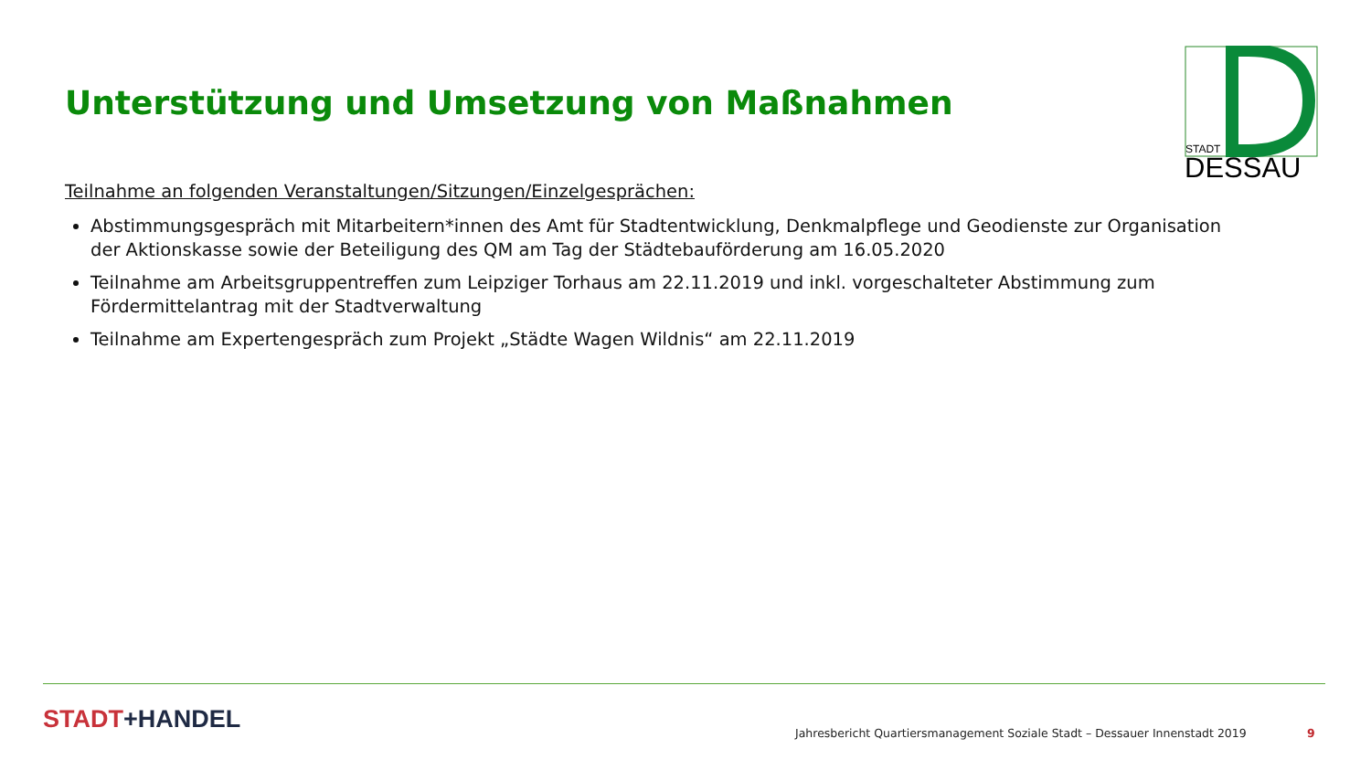Unterstützung und Umsetzung von Maßnahmen
STADT
DESSAU
Teilnahme an folgenden Veranstaltungen/Sitzungen/Einzelgesprächen:
Abstimmungsgespräch mit Mitarbeitern*innen des Amt für Stadtentwicklung, Denkmalpflege und Geodienste zur Organisation der Aktionskasse sowie der Beteiligung des QM am Tag der Städtebauförderung am 16.05.2020
Teilnahme am Arbeitsgruppentreffen zum Leipziger Torhaus am 22.11.2019 und inkl. vorgeschalteter Abstimmung zum Fördermittelantrag mit der Stadtverwaltung
Teilnahme am Expertengespräch zum Projekt „Städte Wagen Wildnis“ am 22.11.2019
STADT+HANDEL
Jahresbericht Quartiersmanagement Soziale Stadt – Dessauer Innenstadt 2019
9